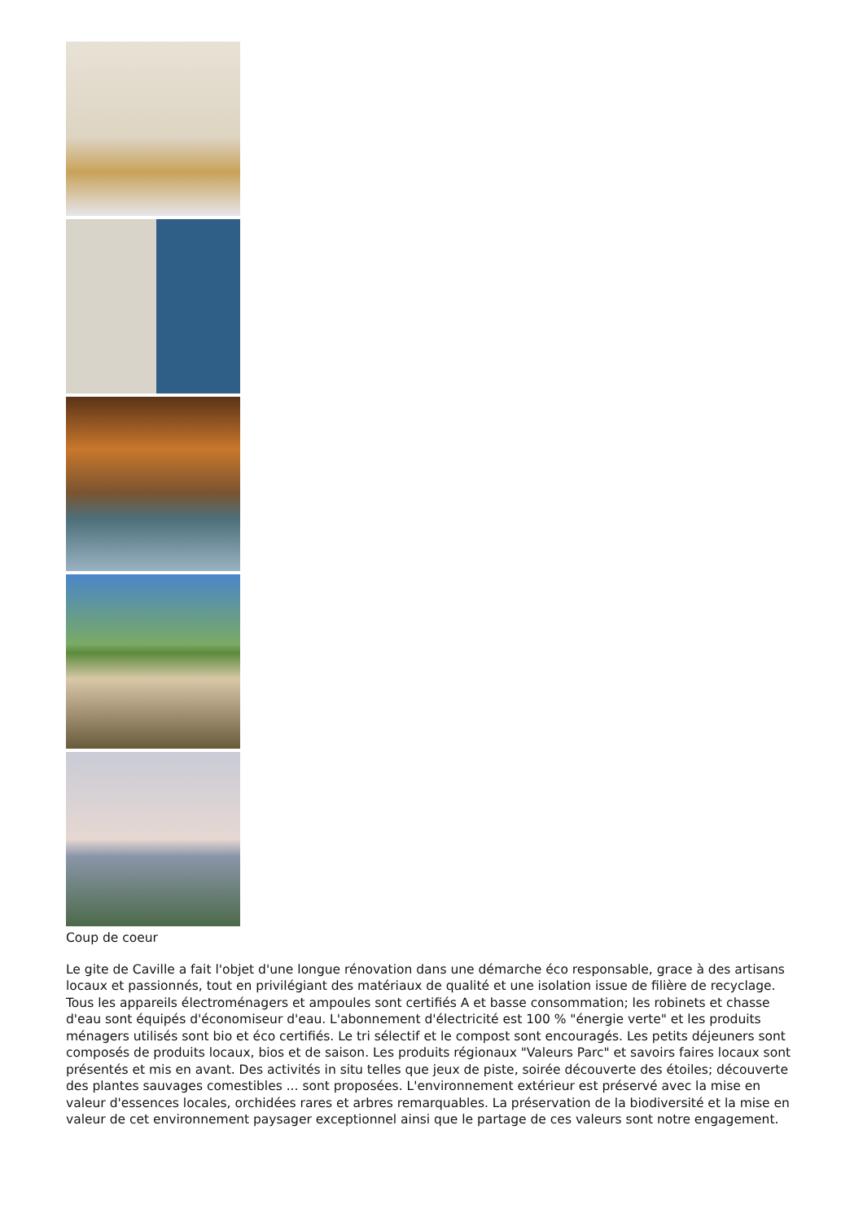Coup de coeur
Le gite de Caville a fait l'objet d'une longue rénovation dans une démarche éco responsable, grace à des artisans locaux et passionnés, tout en privilégiant des matériaux de qualité et une isolation issue de filière de recyclage. Tous les appareils électroménagers et ampoules sont certifiés A et basse consommation; les robinets et chasse d'eau sont équipés d'économiseur d'eau. L'abonnement d'électricité est 100 % "énergie verte" et les produits ménagers utilisés sont bio et éco certifiés. Le tri sélectif et le compost sont encouragés. Les petits déjeuners sont composés de produits locaux, bios et de saison. Les produits régionaux "Valeurs Parc" et savoirs faires locaux sont présentés et mis en avant. Des activités in situ telles que jeux de piste, soirée découverte des étoiles; découverte des plantes sauvages comestibles ... sont proposées. L'environnement extérieur est préservé avec la mise en valeur d'essences locales, orchidées rares et arbres remarquables. La préservation de la biodiversité et la mise en valeur de cet environnement paysager exceptionnel ainsi que le partage de ces valeurs sont notre engagement.